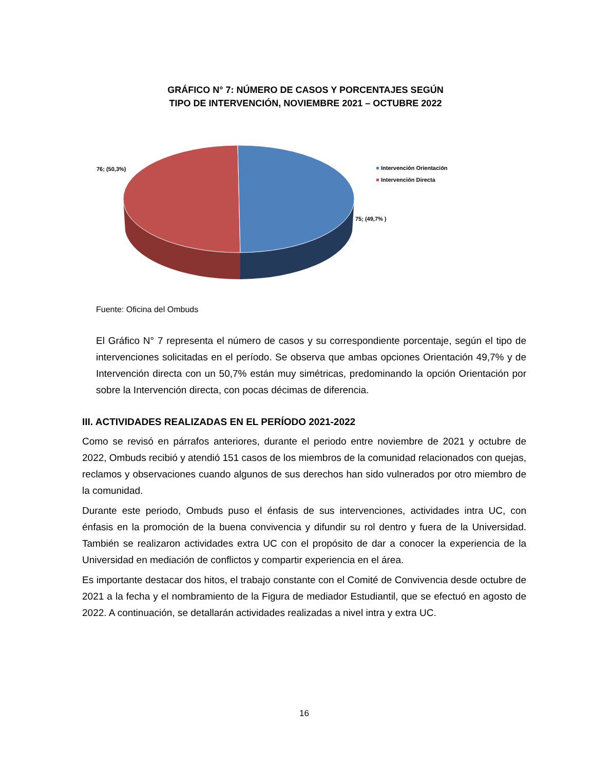GRÁFICO N° 7: NÚMERO DE CASOS Y PORCENTAJES SEGÚN
TIPO DE INTERVENCIÓN, NOVIEMBRE 2021 – OCTUBRE 2022
76; (50,3%)
75; (49,7% )
Intervención Orientación
Intervención Directa
Fuente: Oficina del Ombuds
El Gráfico N° 7 representa el número de casos y su correspondiente porcentaje, según el tipo de intervenciones solicitadas en el período. Se observa que ambas opciones Orientación 49,7% y de Intervención directa con un 50,7% están muy simétricas, predominando la opción Orientación por sobre la Intervención directa, con pocas décimas de diferencia.
III. ACTIVIDADES REALIZADAS EN EL PERÍODO 2021-2022
Como se revisó en párrafos anteriores, durante el periodo entre noviembre de 2021 y octubre de 2022, Ombuds recibió y atendió 151 casos de los miembros de la comunidad relacionados con quejas, reclamos y observaciones cuando algunos de sus derechos han sido vulnerados por otro miembro de la comunidad.
Durante este periodo, Ombuds puso el énfasis de sus intervenciones, actividades intra UC, con énfasis en la promoción de la buena convivencia y difundir su rol dentro y fuera de la Universidad. También se realizaron actividades extra UC con el propósito de dar a conocer la experiencia de la Universidad en mediación de conflictos y compartir experiencia en el área.
Es importante destacar dos hitos, el trabajo constante con el Comité de Convivencia desde octubre de 2021 a la fecha y el nombramiento de la Figura de mediador Estudiantil, que se efectuó en agosto de 2022. A continuación, se detallarán actividades realizadas a nivel intra y extra UC.
16